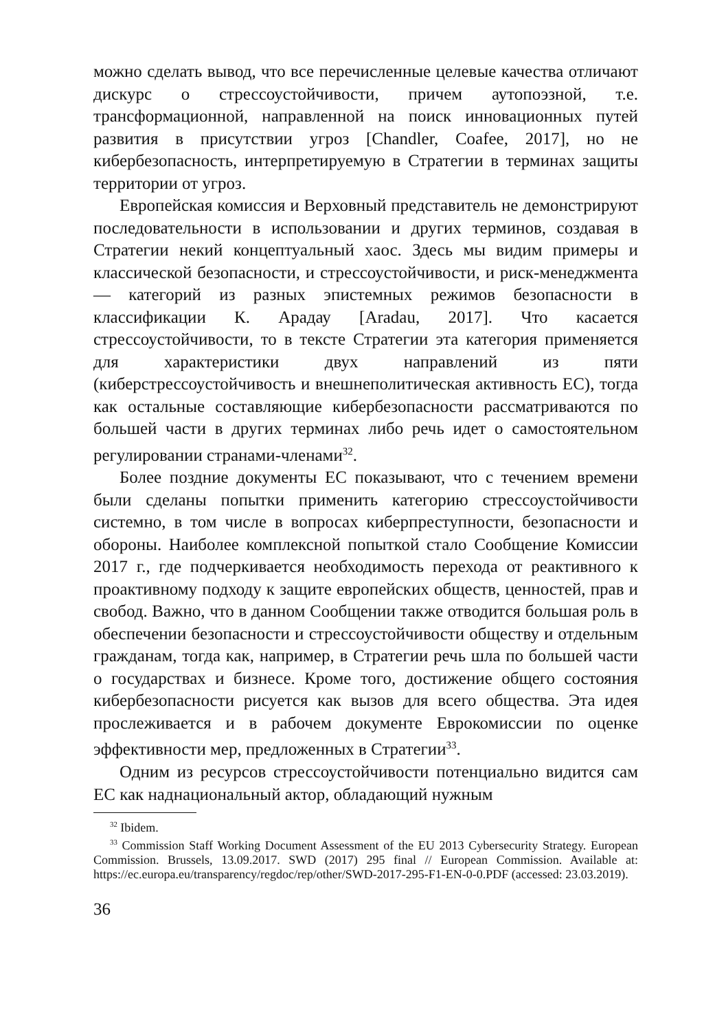можно сделать вывод, что все перечисленные целевые качества отличают дискурс о стрессоустойчивости, причем аутопоэзной, т.е. трансформационной, направленной на поиск инновационных путей развития в присутствии угроз [Chandler, Coafee, 2017], но не кибербезопасность, интерпретируемую в Стратегии в терминах защиты территории от угроз.
Европейская комиссия и Верховный представитель не демонстрируют последовательности в использовании и других терминов, создавая в Стратегии некий концептуальный хаос. Здесь мы видим примеры и классической безопасности, и стрессоустойчивости, и риск-менеджмента — категорий из разных эпистемных режимов безопасности в классификации К. Арадау [Aradau, 2017]. Что касается стрессоустойчивости, то в тексте Стратегии эта категория применяется для характеристики двух направлений из пяти (киберстрессоустойчивость и внешнеполитическая активность ЕС), тогда как остальные составляющие кибербезопасности рассматриваются по большей части в других терминах либо речь идет о самостоятельном регулировании странами-членами<sup>32</sup>.
Более поздние документы ЕС показывают, что с течением времени были сделаны попытки применить категорию стрессоустойчивости системно, в том числе в вопросах киберпреступности, безопасности и обороны. Наиболее комплексной попыткой стало Сообщение Комиссии 2017 г., где подчеркивается необходимость перехода от реактивного к проактивному подходу к защите европейских обществ, ценностей, прав и свобод. Важно, что в данном Сообщении также отводится большая роль в обеспечении безопасности и стрессоустойчивости обществу и отдельным гражданам, тогда как, например, в Стратегии речь шла по большей части о государствах и бизнесе. Кроме того, достижение общего состояния кибербезопасности рисуется как вызов для всего общества. Эта идея прослеживается и в рабочем документе Еврокомиссии по оценке эффективности мер, предложенных в Стратегии<sup>33</sup>.
Одним из ресурсов стрессоустойчивости потенциально видится сам ЕС как наднациональный актор, обладающий нужным
<sup>32</sup> Ibidem.
<sup>33</sup> Commission Staff Working Document Assessment of the EU 2013 Cybersecurity Strategy. European Commission. Brussels, 13.09.2017. SWD (2017) 295 final // European Commission. Available at: https://ec.europa.eu/transparency/regdoc/rep/other/SWD-2017-295-F1-EN-0-0.PDF (accessed: 23.03.2019).
36